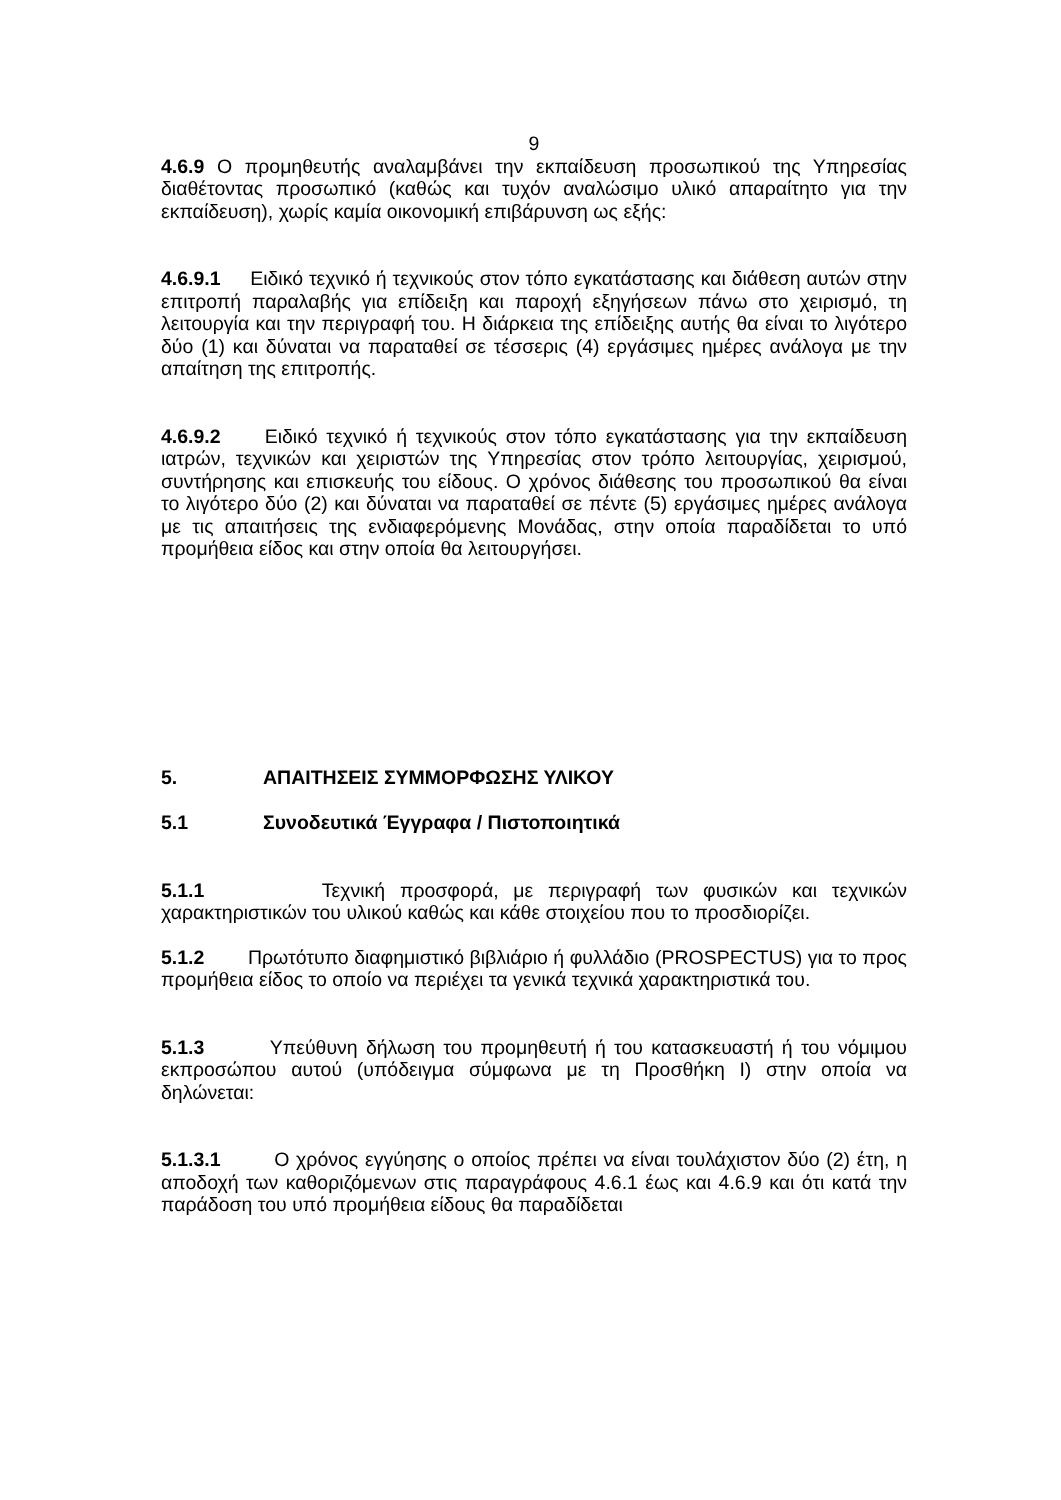9
4.6.9 Ο προμηθευτής αναλαμβάνει την εκπαίδευση προσωπικού της Υπηρεσίας διαθέτοντας προσωπικό (καθώς και τυχόν αναλώσιμο υλικό απαραίτητο για την εκπαίδευση), χωρίς καμία οικονομική επιβάρυνση ως εξής:
4.6.9.1 Ειδικό τεχνικό ή τεχνικούς στον τόπο εγκατάστασης και διάθεση αυτών στην επιτροπή παραλαβής για επίδειξη και παροχή εξηγήσεων πάνω στο χειρισμό, τη λειτουργία και την περιγραφή του. Η διάρκεια της επίδειξης αυτής θα είναι το λιγότερο δύο (1) και δύναται να παραταθεί σε τέσσερις (4) εργάσιμες ημέρες ανάλογα με την απαίτηση της επιτροπής.
4.6.9.2 Ειδικό τεχνικό ή τεχνικούς στον τόπο εγκατάστασης για την εκπαίδευση ιατρών, τεχνικών και χειριστών της Υπηρεσίας στον τρόπο λειτουργίας, χειρισμού, συντήρησης και επισκευής του είδους. Ο χρόνος διάθεσης του προσωπικού θα είναι το λιγότερο δύο (2) και δύναται να παραταθεί σε πέντε (5) εργάσιμες ημέρες ανάλογα με τις απαιτήσεις της ενδιαφερόμενης Μονάδας, στην οποία παραδίδεται το υπό προμήθεια είδος και στην οποία θα λειτουργήσει.
5. ΑΠΑΙΤΗΣΕΙΣ ΣΥΜΜΟΡΦΩΣΗΣ ΥΛΙΚΟΥ
5.1 Συνοδευτικά Έγγραφα / Πιστοποιητικά
5.1.1 Τεχνική προσφορά, με περιγραφή των φυσικών και τεχνικών χαρακτηριστικών του υλικού καθώς και κάθε στοιχείου που το προσδιορίζει.
5.1.2 Πρωτότυπο διαφημιστικό βιβλιάριο ή φυλλάδιο (PROSPECTUS) για το προς προμήθεια είδος το οποίο να περιέχει τα γενικά τεχνικά χαρακτηριστικά του.
5.1.3 Υπεύθυνη δήλωση του προμηθευτή ή του κατασκευαστή ή του νόμιμου εκπροσώπου αυτού (υπόδειγμα σύμφωνα με τη Προσθήκη Ι) στην οποία να δηλώνεται:
5.1.3.1 Ο χρόνος εγγύησης ο οποίος πρέπει να είναι τουλάχιστον δύο (2) έτη, η αποδοχή των καθοριζόμενων στις παραγράφους 4.6.1 έως και 4.6.9 και ότι κατά την παράδοση του υπό προμήθεια είδους θα παραδίδεται